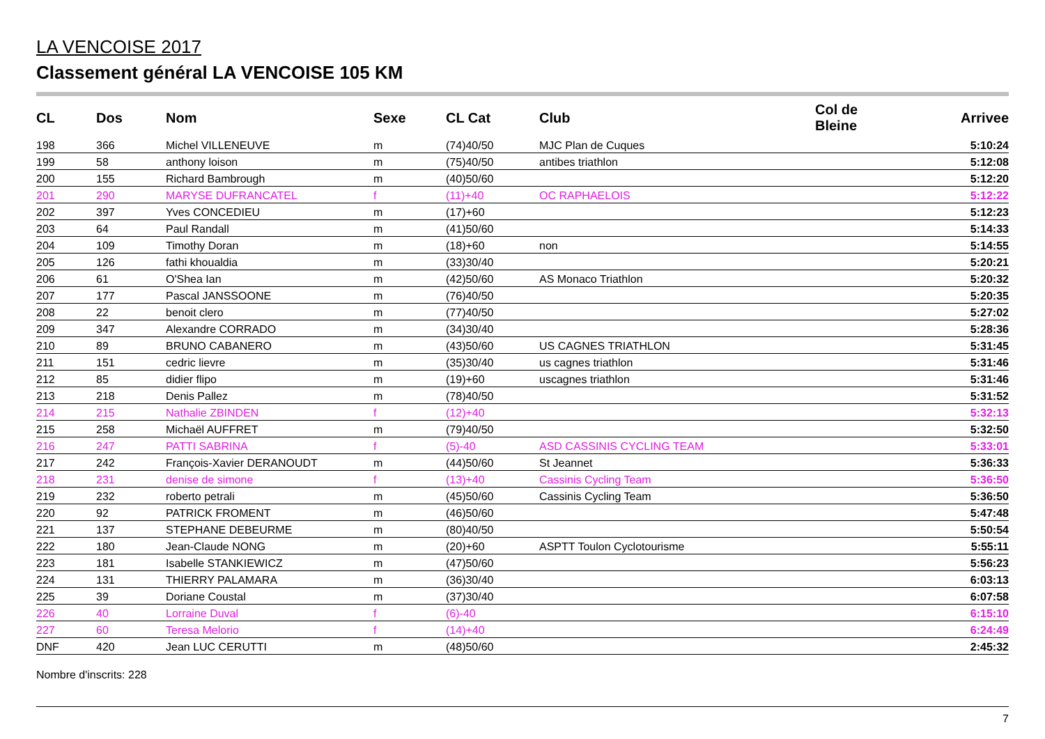LA VENCOISE 2017
Classement général LA VENCOISE 105 KM
| CL | Dos | Nom | Sexe | CL Cat | Club | Col de Bleine | Arrivee |
| --- | --- | --- | --- | --- | --- | --- | --- |
| 198 | 366 | Michel VILLENEUVE | m | (74)40/50 | MJC Plan de Cuques | | 5:10:24 |
| 199 | 58 | anthony loison | m | (75)40/50 | antibes triathlon | | 5:12:08 |
| 200 | 155 | Richard Bambrough | m | (40)50/60 | | | 5:12:20 |
| 201 | 290 | MARYSE DUFRANCATEL | f | (11)+40 | OC RAPHAELOIS | | 5:12:22 |
| 202 | 397 | Yves CONCEDIEU | m | (17)+60 | | | 5:12:23 |
| 203 | 64 | Paul Randall | m | (41)50/60 | | | 5:14:33 |
| 204 | 109 | Timothy Doran | m | (18)+60 | non | | 5:14:55 |
| 205 | 126 | fathi khoualdia | m | (33)30/40 | | | 5:20:21 |
| 206 | 61 | O'Shea Ian | m | (42)50/60 | AS Monaco Triathlon | | 5:20:32 |
| 207 | 177 | Pascal JANSSOONE | m | (76)40/50 | | | 5:20:35 |
| 208 | 22 | benoit clero | m | (77)40/50 | | | 5:27:02 |
| 209 | 347 | Alexandre CORRADO | m | (34)30/40 | | | 5:28:36 |
| 210 | 89 | BRUNO CABANERO | m | (43)50/60 | US CAGNES TRIATHLON | | 5:31:45 |
| 211 | 151 | cedric lievre | m | (35)30/40 | us cagnes triathlon | | 5:31:46 |
| 212 | 85 | didier flipo | m | (19)+60 | uscagnes triathlon | | 5:31:46 |
| 213 | 218 | Denis Pallez | m | (78)40/50 | | | 5:31:52 |
| 214 | 215 | Nathalie ZBINDEN | f | (12)+40 | | | 5:32:13 |
| 215 | 258 | Michaël AUFFRET | m | (79)40/50 | | | 5:32:50 |
| 216 | 247 | PATTI SABRINA | f | (5)-40 | ASD CASSINIS CYCLING TEAM | | 5:33:01 |
| 217 | 242 | François-Xavier DERANOUDT | m | (44)50/60 | St Jeannet | | 5:36:33 |
| 218 | 231 | denise de simone | f | (13)+40 | Cassinis Cycling Team | | 5:36:50 |
| 219 | 232 | roberto petrali | m | (45)50/60 | Cassinis Cycling Team | | 5:36:50 |
| 220 | 92 | PATRICK FROMENT | m | (46)50/60 | | | 5:47:48 |
| 221 | 137 | STEPHANE DEBEURME | m | (80)40/50 | | | 5:50:54 |
| 222 | 180 | Jean-Claude NONG | m | (20)+60 | ASPTT Toulon Cyclotourisme | | 5:55:11 |
| 223 | 181 | Isabelle STANKIEWICZ | m | (47)50/60 | | | 5:56:23 |
| 224 | 131 | THIERRY PALAMARA | m | (36)30/40 | | | 6:03:13 |
| 225 | 39 | Doriane Coustal | m | (37)30/40 | | | 6:07:58 |
| 226 | 40 | Lorraine Duval | f | (6)-40 | | | 6:15:10 |
| 227 | 60 | Teresa Melorio | f | (14)+40 | | | 6:24:49 |
| DNF | 420 | Jean LUC CERUTTI | m | (48)50/60 | | | 2:45:32 |
Nombre d'inscrits: 228
7